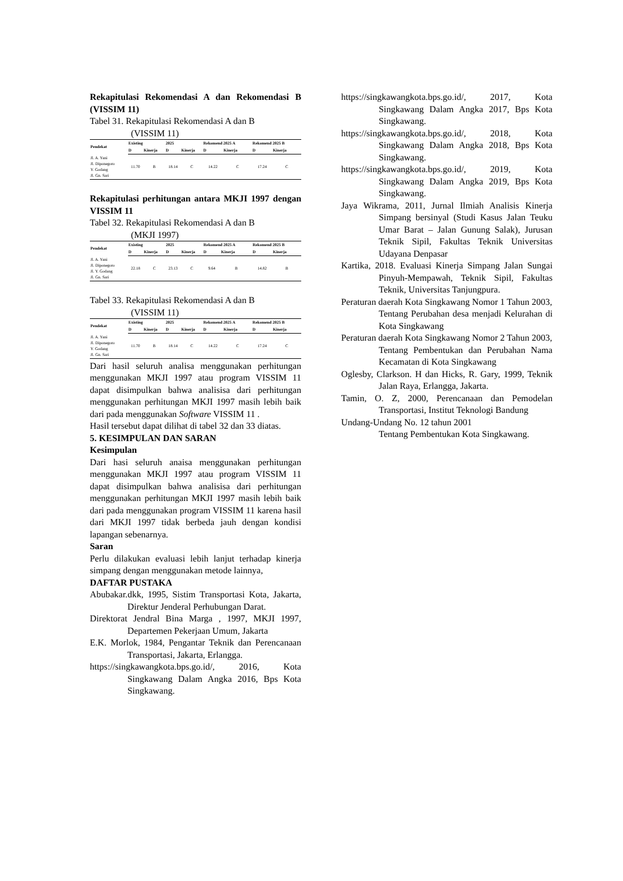Rekapitulasi Rekomendasi A dan Rekomendasi B (VISSIM 11)
Tabel 31. Rekapitulasi Rekomendasi A dan B
(VISSIM 11)
| Pendekat | Existing | | 2025 | | Rekomend 2025 A | | Rekomend 2025 B | |
| --- | --- | --- | --- | --- | --- | --- | --- | --- |
| | D | Kinerja | D | Kinerja | D | Kinerja | D | Kinerja |
| Jl. A. Yani Jl. Diponegoro Y. Godang Jl. Gn. Sari | 11.70 | B | 18.14 | C | 14.22 | C | 17.24 | C |
Rekapitulasi perhitungan antara MKJI 1997 dengan VISSIM 11
Tabel 32. Rekapitulasi Rekomendasi A dan B
(MKJI 1997)
| Pendekat | Existing | | 2025 | | Rekomend 2025 A | | Rekomend 2025 B | |
| --- | --- | --- | --- | --- | --- | --- | --- | --- |
| | D | Kinerja | D | Kinerja | D | Kinerja | D | Kinerja |
| Jl. A. Yani Jl. Diponegoro Jl. Y. Godang Jl. Gn. Sari | 22.18 | C | 23.13 | C | 9.64 | B | 14.82 | B |
Tabel 33. Rekapitulasi Rekomendasi A dan B
(VISSIM 11)
| Pendekat | Existing | | 2025 | | Rekomend 2025 A | | Rekomend 2025 B | |
| --- | --- | --- | --- | --- | --- | --- | --- | --- |
| | D | Kinerja | D | Kinerja | D | Kinerja | D | Kinerja |
| Jl. A. Yani Jl. Diponegoro Y. Godang Jl. Gn. Sari | 11.70 | B | 18.14 | C | 14.22 | C | 17.24 | C |
Dari hasil seluruh analisa menggunakan perhitungan menggunakan MKJI 1997 atau program VISSIM 11 dapat disimpulkan bahwa analisisa dari perhitungan menggunakan perhitungan MKJI 1997 masih lebih baik dari pada menggunakan Software VISSIM 11 .
Hasil tersebut dapat dilihat di tabel 32 dan 33 diatas.
5. KESIMPULAN DAN SARAN
Kesimpulan
Dari hasi seluruh anaisa menggunakan perhitungan menggunakan MKJI 1997 atau program VISSIM 11 dapat disimpulkan bahwa analisisa dari perhitungan menggunakan perhitungan MKJI 1997 masih lebih baik dari pada menggunakan program VISSIM 11 karena hasil dari MKJI 1997 tidak berbeda jauh dengan kondisi lapangan sebenarnya.
Saran
Perlu dilakukan evaluasi lebih lanjut terhadap kinerja simpang dengan menggunakan metode lainnya,
DAFTAR PUSTAKA
Abubakar.dkk, 1995, Sistim Transportasi Kota, Jakarta, Direktur Jenderal Perhubungan Darat.
Direktorat Jendral Bina Marga , 1997, MKJI 1997, Departemen Pekerjaan Umum, Jakarta
E.K. Morlok, 1984, Pengantar Teknik dan Perencanaan Transportasi, Jakarta, Erlangga.
https://singkawangkota.bps.go.id/, 2016, Kota Singkawang Dalam Angka 2016, Bps Kota Singkawang.
https://singkawangkota.bps.go.id/, 2017, Kota Singkawang Dalam Angka 2017, Bps Kota Singkawang.
https://singkawangkota.bps.go.id/, 2018, Kota Singkawang Dalam Angka 2018, Bps Kota Singkawang.
https://singkawangkota.bps.go.id/, 2019, Kota Singkawang Dalam Angka 2019, Bps Kota Singkawang.
Jaya Wikrama, 2011, Jurnal Ilmiah Analisis Kinerja Simpang bersinyal (Studi Kasus Jalan Teuku Umar Barat – Jalan Gunung Salak), Jurusan Teknik Sipil, Fakultas Teknik Universitas Udayana Denpasar
Kartika, 2018. Evaluasi Kinerja Simpang Jalan Sungai Pinyuh-Mempawah, Teknik Sipil, Fakultas Teknik, Universitas Tanjungpura.
Peraturan daerah Kota Singkawang Nomor 1 Tahun 2003,
Tentang Perubahan desa menjadi Kelurahan di Kota Singkawang
Peraturan daerah Kota Singkawang Nomor 2 Tahun 2003,
Tentang Pembentukan dan Perubahan Nama Kecamatan di Kota Singkawang
Oglesby, Clarkson. H dan Hicks, R. Gary, 1999, Teknik Jalan Raya, Erlangga, Jakarta.
Tamin, O. Z, 2000, Perencanaan dan Pemodelan Transportasi, Institut Teknologi Bandung
Undang-Undang No. 12 tahun 2001
Tentang Pembentukan Kota Singkawang.